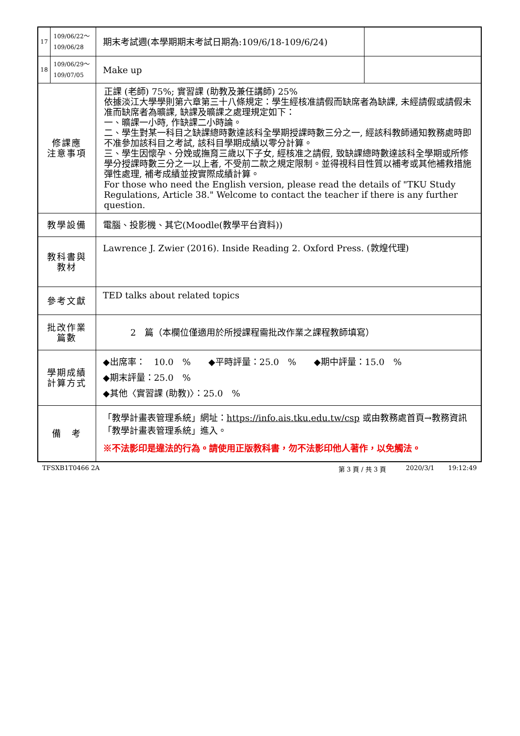| / 17 / 109/06/22～ 109/06/28 / | | 期末考試週(本學期期末考試日期為:109/6/18-109/6/24) | |
| / 18 / 109/06/29～ 109/07/05 / | | Make up | |
| 修課應 注意事項 | 正課 (老師) 75%; 實習課 (助教及兼任講師) 25% 依據淡江大學學則第六章第三十八條規定：學生經核准請假而缺席者為缺課, 未經請假或請假未准而缺席者為曠課, 缺課及曠課之處理規定如下： 一、曠課一小時, 作缺課二小時論。 二、學生對某一科目之缺課總時數達該科全學期授課時數三分之一, 經該科教師通知教務處時即不准參加該科目之考試, 該科目學期成績以零分計算。 三、學生因懷孕、分娩或撫育三歲以下子女, 經核准之請假, 致缺課總時數達該科全學期或所修學分授課時數三分之一以上者, 不受前二款之規定限制。並得視科目性質以補考或其他補救措施彈性處理, 補考成績並按實際成績計算。 For those who need the English version, please read the details of "TKU Study Regulations, Article 38." Welcome to contact the teacher if there is any further question. | | |
| 教學設備 | 電腦、投影機、其它(Moodle(教學平台資料)) | | |
| 教科書與 教材 | Lawrence J. Zwier (2016). Inside Reading 2. Oxford Press. (敦煌代理) | | |
| 參考文獻 | TED talks about related topics | | |
| 批改作業 篇數 | 2 篇（本欄位僅適用於所授課程需批改作業之課程教師填寫） | | |
| 學期成績 計算方式 | ◆出席率： 10.0 % ◆平時評量：25.0 % ◆期中評量：15.0 % ◆期末評量：25.0 % ◆其他〈實習課 (助教)〉：25.0 % | | |
| 備 考 | 「教學計畫表管理系統」網址： https://info.ais.tku.edu.tw/csp 或由教務處首頁→教務資訊「教學計畫表管理系統」進入。 ※不法影印是違法的行為。請使用正版教科書，勿不法影印他人著作，以免觸法。 | | |
TFSXB1T0466 2A 第 3 頁 / 共 3 頁 2020/3/1 19:12:49